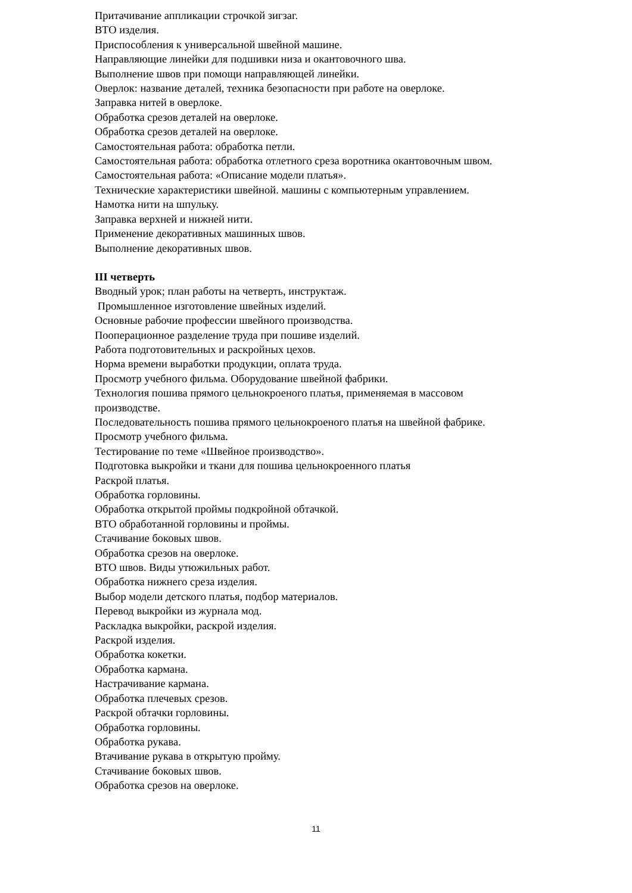Притачивание аппликации строчкой зигзаг.
ВТО изделия.
Приспособления к универсальной швейной машине.
Направляющие линейки для подшивки низа и окантовочного шва.
Выполнение швов при помощи направляющей линейки.
Оверлок: название деталей, техника безопасности при работе на оверлоке.
Заправка нитей в оверлоке.
Обработка срезов деталей на оверлоке.
Обработка срезов деталей на оверлоке.
Самостоятельная работа: обработка петли.
Самостоятельная работа: обработка отлетного среза воротника окантовочным швом.
Самостоятельная работа: «Описание модели платья».
Технические характеристики швейной. машины с компьютерным управлением.
Намотка нити на шпульку.
Заправка верхней и нижней нити.
Применение декоративных машинных швов.
Выполнение декоративных швов.
III четверть
Вводный урок; план работы на четверть, инструктаж.
Промышленное изготовление швейных изделий.
Основные рабочие профессии швейного производства.
Пооперационное разделение труда при пошиве изделий.
Работа подготовительных и раскройных цехов.
Норма времени выработки продукции, оплата труда.
Просмотр учебного фильма. Оборудование швейной фабрики.
Технология пошива прямого цельнокроеного платья, применяемая в массовом
производстве.
Последовательность пошива прямого цельнокроеного платья на швейной фабрике.
Просмотр учебного фильма.
Тестирование по теме «Швейное производство».
Подготовка выкройки и ткани для пошива цельнокроенного платья
Раскрой платья.
Обработка горловины.
Обработка открытой проймы подкройной обтачкой.
ВТО обработанной горловины и проймы.
Стачивание боковых швов.
Обработка срезов на оверлоке.
ВТО швов. Виды утюжильных работ.
Обработка нижнего среза изделия.
Выбор модели детского платья, подбор материалов.
Перевод выкройки из журнала мод.
Раскладка выкройки, раскрой изделия.
Раскрой изделия.
Обработка кокетки.
Обработка кармана.
Настрачивание кармана.
Обработка плечевых срезов.
Раскрой обтачки горловины.
Обработка горловины.
Обработка рукава.
Втачивание рукава в открытую пройму.
Стачивание боковых швов.
Обработка срезов на оверлоке.
11